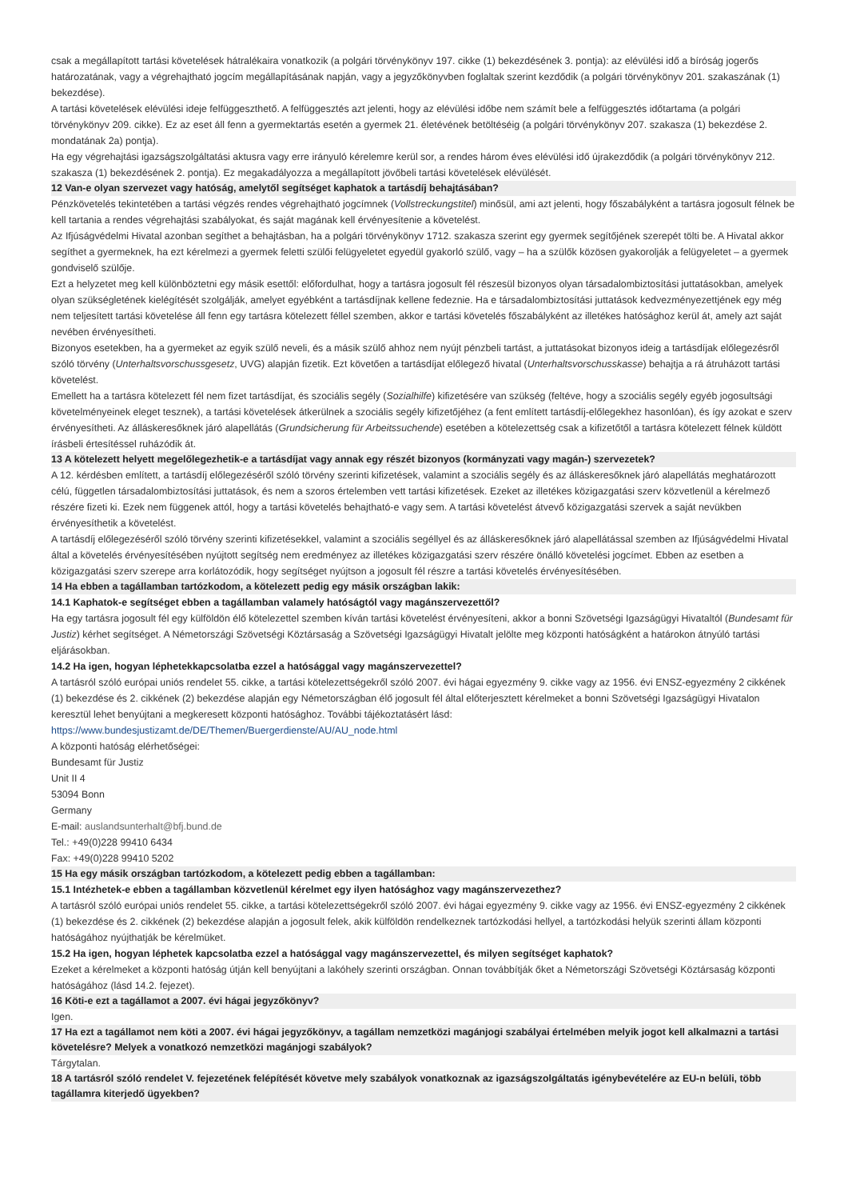csak a megállapított tartási követelések hátralékaira vonatkozik (a polgári törvénykönyv 197. cikke (1) bekezdésének 3. pontja): az elévülési idő a bíróság jogerős határozatának, vagy a végrehajtható jogcím megállapításának napján, vagy a jegyzőkönyvben foglaltak szerint kezdődik (a polgári törvénykönyv 201. szakaszának (1) bekezdése).
A tartási követelések elévülési ideje felfüggeszthető. A felfüggesztés azt jelenti, hogy az elévülési időbe nem számít bele a felfüggesztés időtartama (a polgári törvénykönyv 209. cikke). Ez az eset áll fenn a gyermektartás esetén a gyermek 21. életévének betöltéséig (a polgári törvénykönyv 207. szakasza (1) bekezdése 2. mondatának 2a) pontja).
Ha egy végrehajtási igazságszolgáltatási aktusra vagy erre irányuló kérelemre kerül sor, a rendes három éves elévülési idő újrakezdődik (a polgári törvénykönyv 212. szakasza (1) bekezdésének 2. pontja). Ez megakadályozza a megállapított jövőbeli tartási követelések elévülését.
12 Van-e olyan szervezet vagy hatóság, amelytől segítséget kaphatok a tartásdíj behajtásában?
Pénzkövetelés tekintetében a tartási végzés rendes végrehajtható jogcímnek (Vollstreckungstitel) minősül, ami azt jelenti, hogy főszabályként a tartásra jogosult félnek be kell tartania a rendes végrehajtási szabályokat, és saját magának kell érvényesítenie a követelést.
Az Ifjúságvédelmi Hivatal azonban segíthet a behajtásban, ha a polgári törvénykönyv 1712. szakasza szerint egy gyermek segítőjének szerepét tölti be. A Hivatal akkor segíthet a gyermeknek, ha ezt kérelmezi a gyermek feletti szülői felügyeletet egyedül gyakorló szülő, vagy – ha a szülők közösen gyakorolják a felügyeletet – a gyermek gondviselő szülője.
Ezt a helyzetet meg kell különböztetni egy másik esettől: előfordulhat, hogy a tartásra jogosult fél részesül bizonyos olyan társadalombiztosítási juttatásokban, amelyek olyan szükségletének kielégítését szolgálják, amelyet egyébként a tartásdíjnak kellene fedeznie. Ha e társadalombiztosítási juttatások kedvezményezettjének egy még nem teljesített tartási követelése áll fenn egy tartásra kötelezett féllel szemben, akkor e tartási követelés főszabályként az illetékes hatósághoz kerül át, amely azt saját nevében érvényesítheti.
Bizonyos esetekben, ha a gyermeket az egyik szülő neveli, és a másik szülő ahhoz nem nyújt pénzbeli tartást, a juttatásokat bizonyos ideig a tartásdíjak előlegezésről szóló törvény (Unterhaltsvorschussgesetz, UVG) alapján fizetik. Ezt követően a tartásdíjat előlegező hivatal (Unterhaltsvorschusskasse) behajtja a rá átruházott tartási követelést.
Emellett ha a tartásra kötelezett fél nem fizet tartásdíjat, és szociális segély (Sozialhilfe) kifizetésére van szükség (feltéve, hogy a szociális segély egyéb jogosultsági követelményeinek eleget tesznek), a tartási követelések átkerülnek a szociális segély kifizetőjéhez (a fent említett tartásdíj-előlegekhez hasonlóan), és így azokat e szerv érvényesítheti. Az álláskeresőknek járó alapellátás (Grundsicherung für Arbeitssuchende) esetében a kötelezettség csak a kifizetőtől a tartásra kötelezett félnek küldött írásbeli értesítéssel ruházódik át.
13 A kötelezett helyett megelőlegezhetik-e a tartásdíjat vagy annak egy részét bizonyos (kormányzati vagy magán-) szervezetek?
A 12. kérdésben említett, a tartásdíj előlegezéséről szóló törvény szerinti kifizetések, valamint a szociális segély és az álláskeresőknek járó alapellátás meghatározott célú, független társadalombiztosítási juttatások, és nem a szoros értelemben vett tartási kifizetések. Ezeket az illetékes közigazgatási szerv közvetlenül a kérelmező részére fizeti ki. Ezek nem függenek attól, hogy a tartási követelés behajtható-e vagy sem. A tartási követelést átvevő közigazgatási szervek a saját nevükben érvényesíthetik a követelést.
A tartásdíj előlegezéséről szóló törvény szerinti kifizetésekkel, valamint a szociális segéllyel és az álláskeresőknek járó alapellátással szemben az Ifjúságvédelmi Hivatal által a követelés érvényesítésében nyújtott segítség nem eredményez az illetékes közigazgatási szerv részére önálló követelési jogcímet. Ebben az esetben a közigazgatási szerv szerepe arra korlátozódik, hogy segítséget nyújtson a jogosult fél részre a tartási követelés érvényesítésében.
14 Ha ebben a tagállamban tartózkodom, a kötelezett pedig egy másik országban lakik:
14.1 Kaphatok-e segítséget ebben a tagállamban valamely hatóságtól vagy magánszervezettől?
Ha egy tartásra jogosult fél egy külföldön élő kötelezettel szemben kíván tartási követelést érvényesíteni, akkor a bonni Szövetségi Igazságügyi Hivataltól (Bundesamt für Justiz) kérhet segítséget. A Németországi Szövetségi Köztársaság a Szövetségi Igazságügyi Hivatalt jelölte meg központi hatóságként a határokon átnyúló tartási eljárásokban.
14.2 Ha igen, hogyan léphetekkapcsolatba ezzel a hatósággal vagy magánszervezettel?
A tartásról szóló európai uniós rendelet 55. cikke, a tartási kötelezettségekről szóló 2007. évi hágai egyezmény 9. cikke vagy az 1956. évi ENSZ-egyezmény 2 cikkének (1) bekezdése és 2. cikkének (2) bekezdése alapján egy Németországban élő jogosult fél által előterjesztett kérelmeket a bonni Szövetségi Igazságügyi Hivatalon keresztül lehet benyújtani a megkeresett központi hatósághoz. További tájékoztatásért lásd:
https://www.bundesjustizamt.de/DE/Themen/Buergerdienste/AU/AU_node.html
A központi hatóság elérhetőségei:
Bundesamt für Justiz
Unit II 4
53094 Bonn
Germany
E-mail: auslandsunterhalt@bfj.bund.de
Tel.: +49(0)228 99410 6434
Fax: +49(0)228 99410 5202
15 Ha egy másik országban tartózkodom, a kötelezett pedig ebben a tagállamban:
15.1 Intézhetek-e ebben a tagállamban közvetlenül kérelmet egy ilyen hatósághoz vagy magánszervezethez?
A tartásról szóló európai uniós rendelet 55. cikke, a tartási kötelezettségekről szóló 2007. évi hágai egyezmény 9. cikke vagy az 1956. évi ENSZ-egyezmény 2 cikkének (1) bekezdése és 2. cikkének (2) bekezdése alapján a jogosult felek, akik külföldön rendelkeznek tartózkodási hellyel, a tartózkodási helyük szerinti állam központi hatóságához nyújthatják be kérelmüket.
15.2 Ha igen, hogyan léphetek kapcsolatba ezzel a hatósággal vagy magánszervezettel, és milyen segítséget kaphatok?
Ezeket a kérelmeket a központi hatóság útján kell benyújtani a lakóhely szerinti országban. Onnan továbbítják őket a Németországi Szövetségi Köztársaság központi hatóságához (lásd 14.2. fejezet).
16 Köti-e ezt a tagállamot a 2007. évi hágai jegyzőkönyv?
Igen.
17 Ha ezt a tagállamot nem köti a 2007. évi hágai jegyzőkönyv, a tagállam nemzetközi magánjogi szabályai értelmében melyik jogot kell alkalmazni a tartási követelésre? Melyek a vonatkozó nemzetközi magánjogi szabályok?
Tárgytalan.
18 A tartásról szóló rendelet V. fejezetének felépítését követve mely szabályok vonatkoznak az igazságszolgáltatás igénybevételére az EU-n belüli, több tagállamra kiterjedő ügyekben?